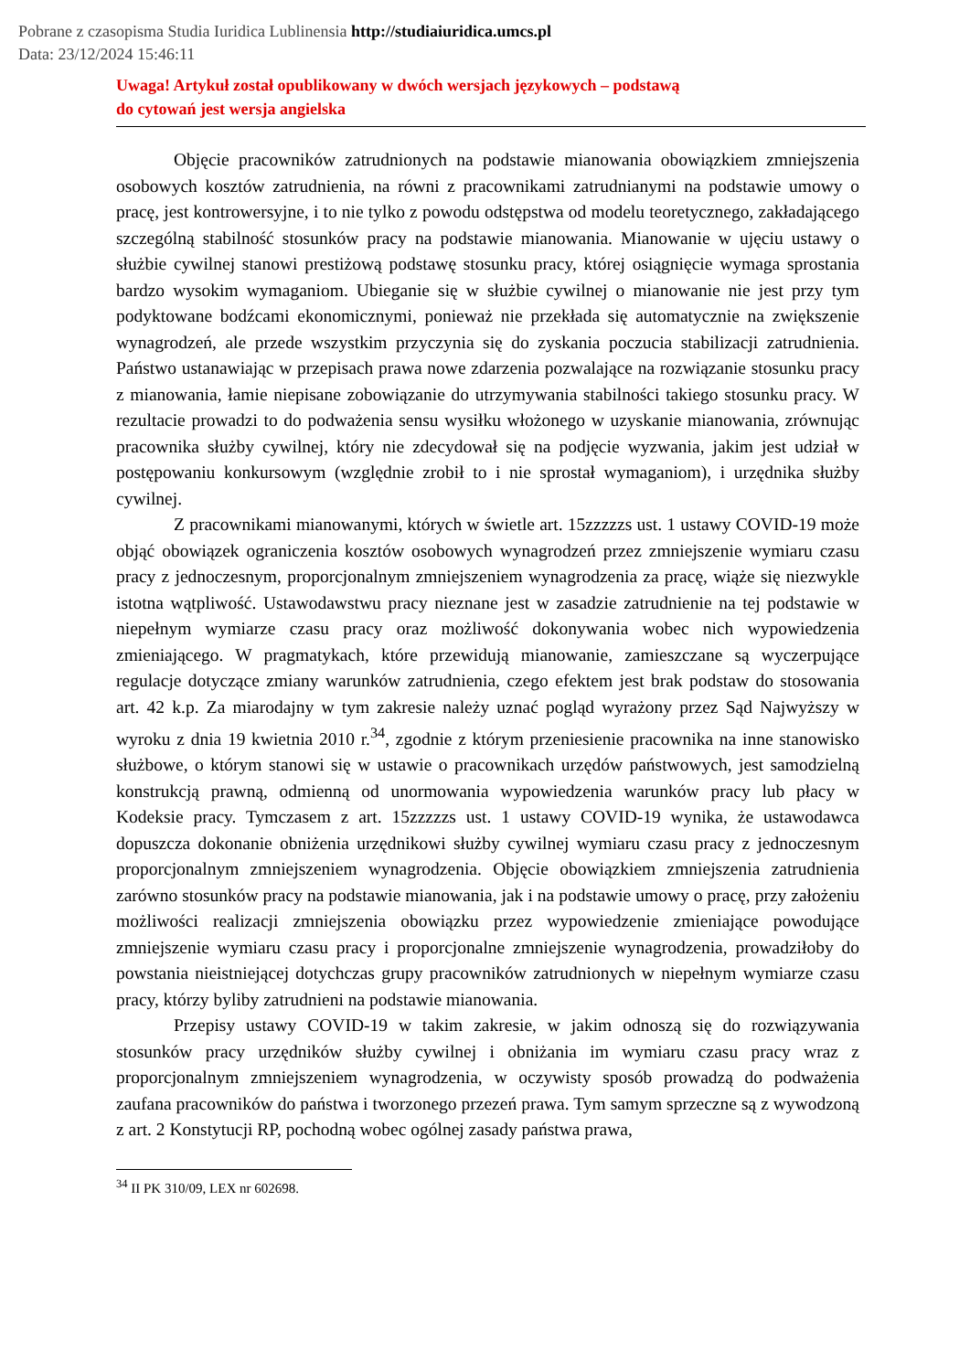Pobrane z czasopisma Studia Iuridica Lublinensia http://studiaiuridica.umcs.pl
Data: 23/12/2024 15:46:11
Uwaga! Artykuł został opublikowany w dwóch wersjach językowych – podstawą
do cytowań jest wersja angielska
Objęcie pracowników zatrudnionych na podstawie mianowania obowiązkiem zmniejszenia osobowych kosztów zatrudnienia, na równi z pracownikami zatrudnianymi na podstawie umowy o pracę, jest kontrowersyjne, i to nie tylko z powodu odstępstwa od modelu teoretycznego, zakładającego szczególną stabilność stosunków pracy na podstawie mianowania. Mianowanie w ujęciu ustawy o służbie cywilnej stanowi prestiżową podstawę stosunku pracy, której osiągnięcie wymaga sprostania bardzo wysokim wymaganiom. Ubieganie się w służbie cywilnej o mianowanie nie jest przy tym podyktowane bodźcami ekonomicznymi, ponieważ nie przekłada się automatycznie na zwiększenie wynagrodzeń, ale przede wszystkim przyczynia się do zyskania poczucia stabilizacji zatrudnienia. Państwo ustanawiając w przepisach prawa nowe zdarzenia pozwalające na rozwiązanie stosunku pracy z mianowania, łamie niepisane zobowiązanie do utrzymywania stabilności takiego stosunku pracy. W rezultacie prowadzi to do podważenia sensu wysiłku włożonego w uzyskanie mianowania, zrównując pracownika służby cywilnej, który nie zdecydował się na podjęcie wyzwania, jakim jest udział w postępowaniu konkursowym (względnie zrobił to i nie sprostał wymaganiom), i urzędnika służby cywilnej.
Z pracownikami mianowanymi, których w świetle art. 15zzzzzs ust. 1 ustawy COVID-19 może objąć obowiązek ograniczenia kosztów osobowych wynagrodzeń przez zmniejszenie wymiaru czasu pracy z jednoczesnym, proporcjonalnym zmniejszeniem wynagrodzenia za pracę, wiąże się niezwykle istotna wątpliwość. Ustawodawstwu pracy nieznane jest w zasadzie zatrudnienie na tej podstawie w niepełnym wymiarze czasu pracy oraz możliwość dokonywania wobec nich wypowiedzenia zmieniającego. W pragmatykach, które przewidują mianowanie, zamieszczane są wyczerpujące regulacje dotyczące zmiany warunków zatrudnienia, czego efektem jest brak podstaw do stosowania art. 42 k.p. Za miarodajny w tym zakresie należy uznać pogląd wyrażony przez Sąd Najwyższy w wyroku z dnia 19 kwietnia 2010 r.<sup>34</sup>, zgodnie z którym przeniesienie pracownika na inne stanowisko służbowe, o którym stanowi się w ustawie o pracownikach urzędów państwowych, jest samodzielną konstrukcją prawną, odmienną od unormowania wypowiedzenia warunków pracy lub płacy w Kodeksie pracy. Tymczasem z art. 15zzzzzs ust. 1 ustawy COVID-19 wynika, że ustawodawca dopuszcza dokonanie obniżenia urzędnikowi służby cywilnej wymiaru czasu pracy z jednoczesnym proporcjonalnym zmniejszeniem wynagrodzenia. Objęcie obowiązkiem zmniejszenia zatrudnienia zarówno stosunków pracy na podstawie mianowania, jak i na podstawie umowy o pracę, przy założeniu możliwości realizacji zmniejszenia obowiązku przez wypowiedzenie zmieniające powodujące zmniejszenie wymiaru czasu pracy i proporcjonalne zmniejszenie wynagrodzenia, prowadziłoby do powstania nieistniejącej dotychczas grupy pracowników zatrudnionych w niepełnym wymiarze czasu pracy, którzy byliby zatrudnieni na podstawie mianowania.
Przepisy ustawy COVID-19 w takim zakresie, w jakim odnoszą się do rozwiązywania stosunków pracy urzędników służby cywilnej i obniżania im wymiaru czasu pracy wraz z proporcjonalnym zmniejszeniem wynagrodzenia, w oczywisty sposób prowadzą do podważenia zaufana pracowników do państwa i tworzonego przezeń prawa. Tym samym sprzeczne są z wywodzoną z art. 2 Konstytucji RP, pochodną wobec ogólnej zasady państwa prawa,
<sup>34</sup> II PK 310/09, LEX nr 602698.